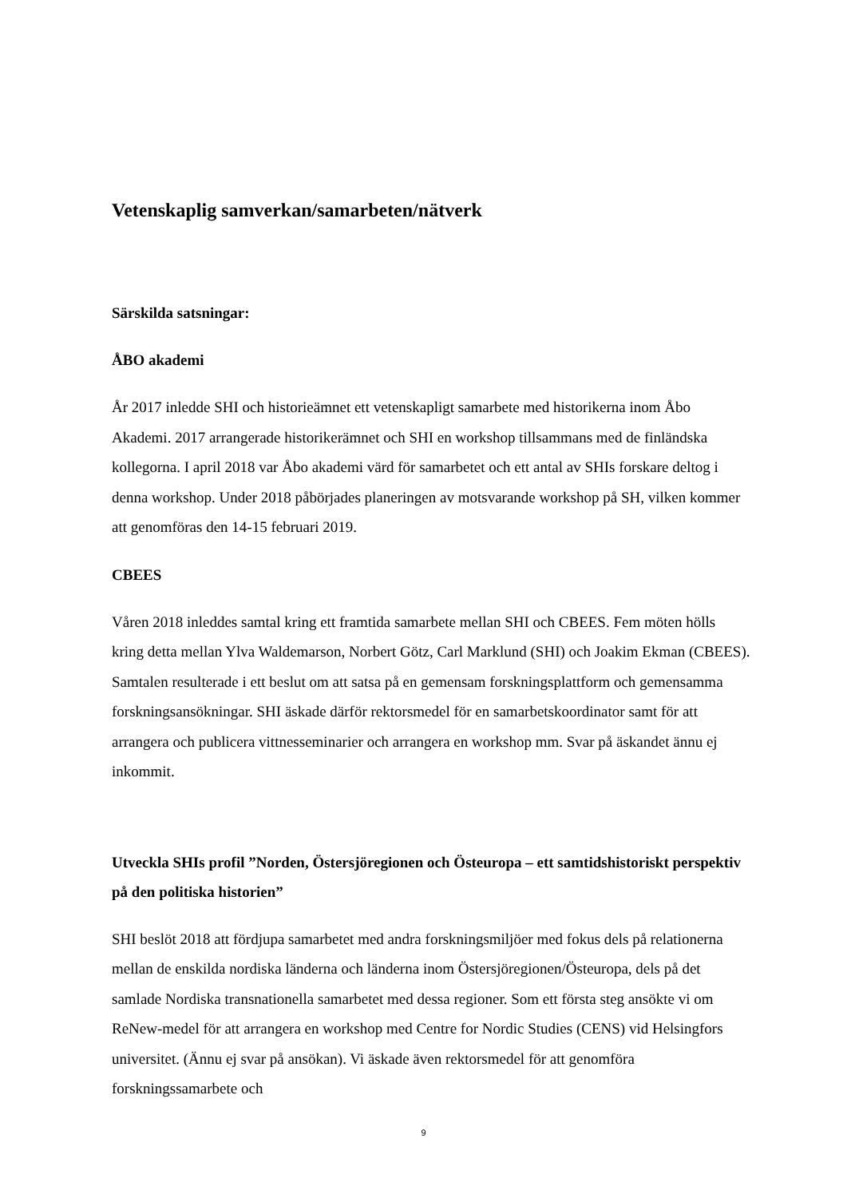Vetenskaplig samverkan/samarbeten/nätverk
Särskilda satsningar:
ÅBO akademi
År 2017 inledde SHI och historieämnet ett vetenskapligt samarbete med historikerna inom Åbo Akademi. 2017 arrangerade historikerämnet och SHI en workshop tillsammans med de finländska kollegorna. I april 2018 var Åbo akademi värd för samarbetet och ett antal av SHIs forskare deltog i denna workshop. Under 2018 påbörjades planeringen av motsvarande workshop på SH, vilken kommer att genomföras den 14-15 februari 2019.
CBEES
Våren 2018 inleddes samtal kring ett framtida samarbete mellan SHI och CBEES. Fem möten hölls kring detta mellan Ylva Waldemarson, Norbert Götz, Carl Marklund (SHI) och Joakim Ekman (CBEES). Samtalen resulterade i ett beslut om att satsa på en gemensam forskningsplattform och gemensamma forskningsansökningar. SHI äskade därför rektorsmedel för en samarbetskoordinator samt för att arrangera och publicera vittnesseminarier och arrangera en workshop mm. Svar på äskandet ännu ej inkommit.
Utveckla SHIs profil ”Norden, Östersjöregionen och Östeuropa – ett samtidshistoriskt perspektiv på den politiska historien”
SHI beslöt 2018 att fördjupa samarbetet med andra forskningsmiljöer med fokus dels på relationerna mellan de enskilda nordiska länderna och länderna inom Östersjöregionen/Östeuropa, dels på det samlade Nordiska transnationella samarbetet med dessa regioner. Som ett första steg ansökte vi om ReNew-medel för att arrangera en workshop med Centre for Nordic Studies (CENS) vid Helsingfors universitet. (Ännu ej svar på ansökan). Vi äskade även rektorsmedel för att genomföra forskningssamarbete och
9